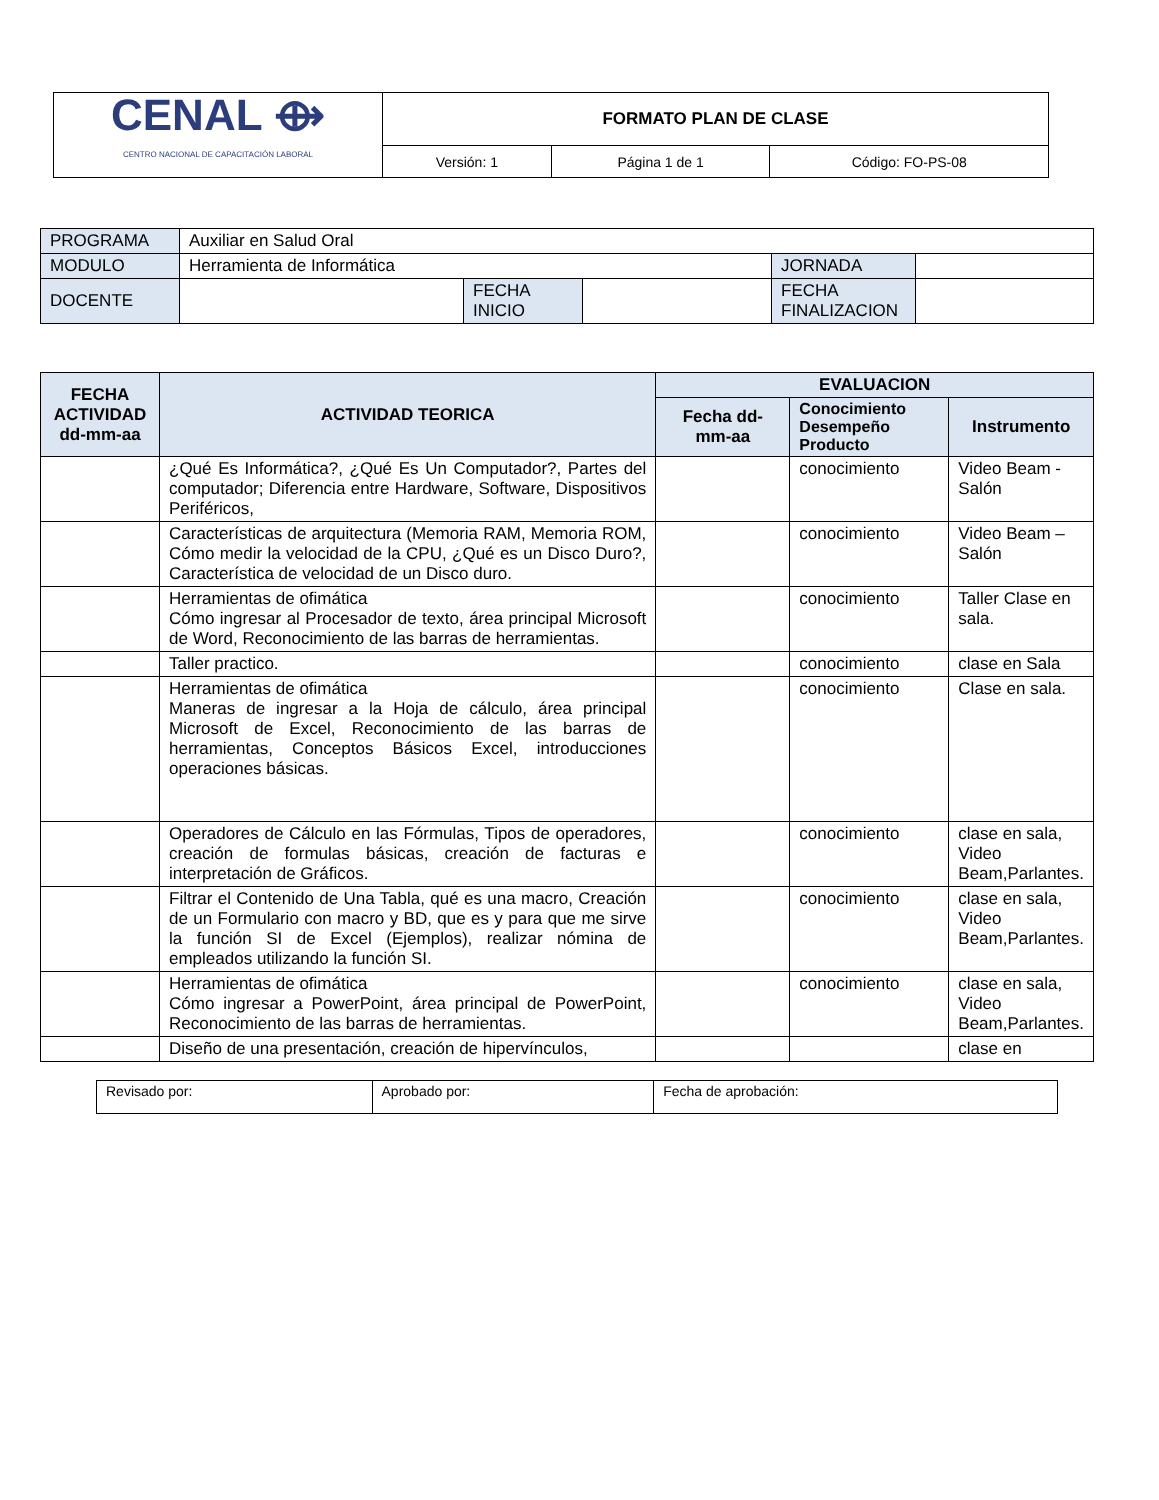| CENAL ⟴ CENTRO NACIONAL DE CAPACITACIÓN LABORAL | FORMATO PLAN DE CLASE | | |
| | Versión: 1 | Página 1 de 1 | Código: FO-PS-08 |
| PROGRAMA | Auxiliar en Salud Oral | | | | |
| MODULO | Herramienta de Informática | | | JORNADA | |
| DOCENTE | | FECHA INICIO | | FECHA FINALIZACION | |
| FECHA ACTIVIDAD dd-mm-aa | ACTIVIDAD TEORICA | EVALUACION | | |
| --- | --- | --- | --- | --- |
| | | Fecha dd-mm-aa | Conocimiento Desempeño Producto | Instrumento |
| | ¿Qué Es Informática?, ¿Qué Es Un Computador?, Partes del computador; Diferencia entre Hardware, Software, Dispositivos Periféricos, | | conocimiento | Video Beam - Salón |
| | Características de arquitectura (Memoria RAM, Memoria ROM, Cómo medir la velocidad de la CPU, ¿Qué es un Disco Duro?, Característica de velocidad de un Disco duro. | | conocimiento | Video Beam – Salón |
| | Herramientas de ofimática Cómo ingresar al Procesador de texto, área principal Microsoft de Word, Reconocimiento de las barras de herramientas. | | conocimiento | Taller Clase en sala. |
| | Taller practico. | | conocimiento | clase en Sala |
| | Herramientas de ofimática Maneras de ingresar a la Hoja de cálculo, área principal Microsoft de Excel, Reconocimiento de las barras de herramientas, Conceptos Básicos Excel, introducciones operaciones básicas. | | conocimiento | Clase en sala. |
| | Operadores de Cálculo en las Fórmulas, Tipos de operadores, creación de formulas básicas, creación de facturas e interpretación de Gráficos. | | conocimiento | clase en sala, Video Beam,Parlantes. |
| | Filtrar el Contenido de Una Tabla, qué es una macro, Creación de un Formulario con macro y BD, que es y para que me sirve la función SI de Excel (Ejemplos), realizar nómina de empleados utilizando la función SI. | | conocimiento | clase en sala, Video Beam,Parlantes. |
| | Herramientas de ofimática Cómo ingresar a PowerPoint, área principal de PowerPoint, Reconocimiento de las barras de herramientas. | | conocimiento | clase en sala, Video Beam,Parlantes. |
| | Diseño de una presentación, creación de hipervínculos, | | | clase en |
| Revisado por: | Aprobado por: | Fecha de aprobación: |